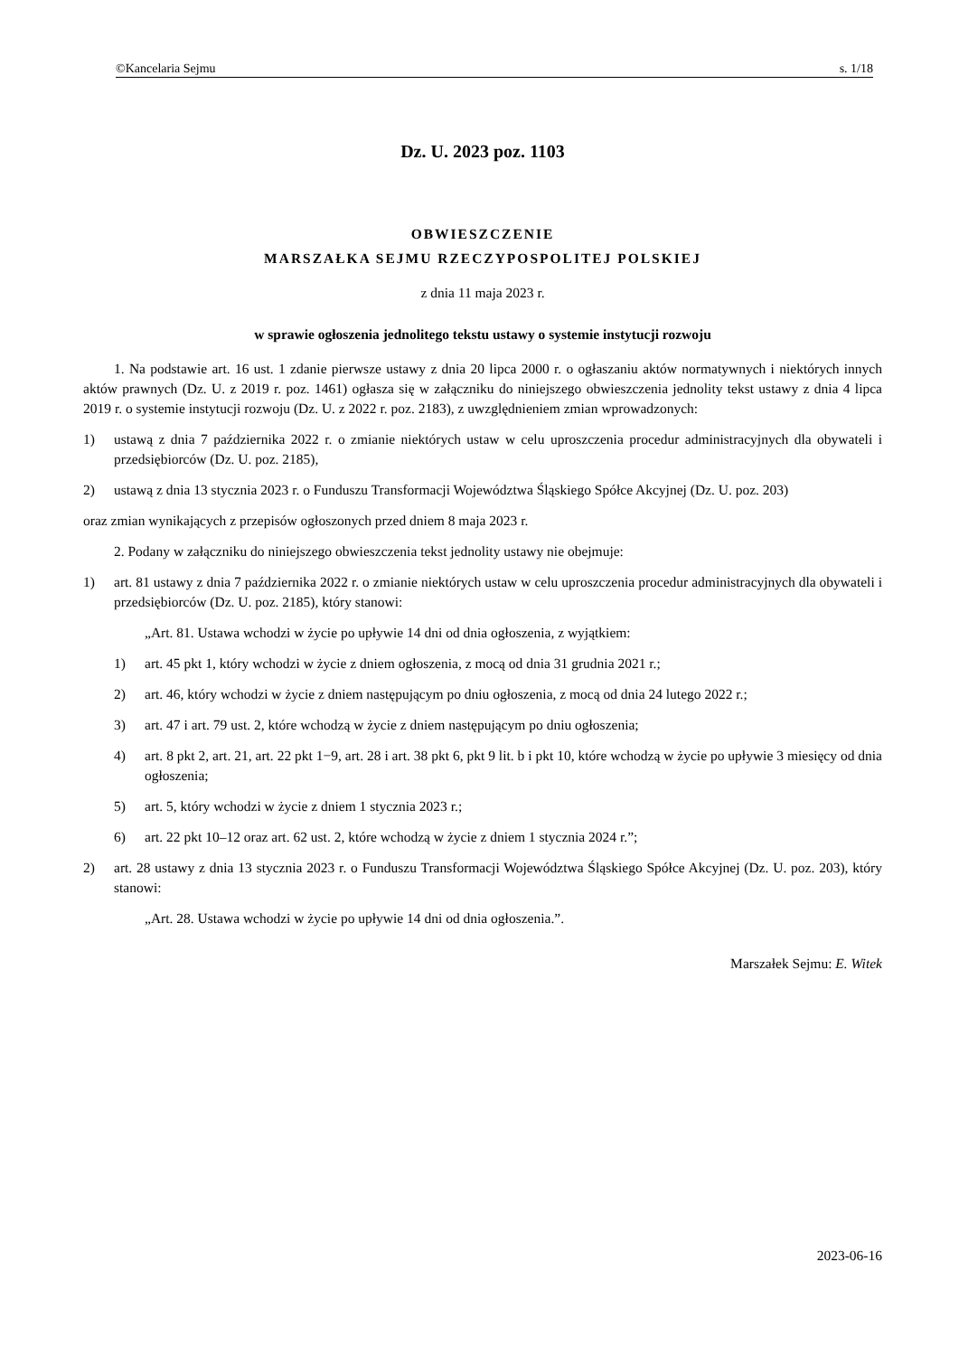©Kancelaria Sejmu s. 1/18
Dz. U. 2023 poz. 1103
OBWIESZCZENIE
MARSZAŁKA SEJMU RZECZYPOSPOLITEJ POLSKIEJ
z dnia 11 maja 2023 r.
w sprawie ogłoszenia jednolitego tekstu ustawy o systemie instytucji rozwoju
1. Na podstawie art. 16 ust. 1 zdanie pierwsze ustawy z dnia 20 lipca 2000 r. o ogłaszaniu aktów normatywnych i niektórych innych aktów prawnych (Dz. U. z 2019 r. poz. 1461) ogłasza się w załączniku do niniejszego obwieszczenia jednolity tekst ustawy z dnia 4 lipca 2019 r. o systemie instytucji rozwoju (Dz. U. z 2022 r. poz. 2183), z uwzględnieniem zmian wprowadzonych:
1) ustawą z dnia 7 października 2022 r. o zmianie niektórych ustaw w celu uproszczenia procedur administracyjnych dla obywateli i przedsiębiorców (Dz. U. poz. 2185),
2) ustawą z dnia 13 stycznia 2023 r. o Funduszu Transformacji Województwa Śląskiego Spółce Akcyjnej (Dz. U. poz. 203)
oraz zmian wynikających z przepisów ogłoszonych przed dniem 8 maja 2023 r.
2. Podany w załączniku do niniejszego obwieszczenia tekst jednolity ustawy nie obejmuje:
1) art. 81 ustawy z dnia 7 października 2022 r. o zmianie niektórych ustaw w celu uproszczenia procedur administracyjnych dla obywateli i przedsiębiorców (Dz. U. poz. 2185), który stanowi:
„Art. 81. Ustawa wchodzi w życie po upływie 14 dni od dnia ogłoszenia, z wyjątkiem:
1) art. 45 pkt 1, który wchodzi w życie z dniem ogłoszenia, z mocą od dnia 31 grudnia 2021 r.;
2) art. 46, który wchodzi w życie z dniem następującym po dniu ogłoszenia, z mocą od dnia 24 lutego 2022 r.;
3) art. 47 i art. 79 ust. 2, które wchodzą w życie z dniem następującym po dniu ogłoszenia;
4) art. 8 pkt 2, art. 21, art. 22 pkt 1−9, art. 28 i art. 38 pkt 6, pkt 9 lit. b i pkt 10, które wchodzą w życie po upływie 3 miesięcy od dnia ogłoszenia;
5) art. 5, który wchodzi w życie z dniem 1 stycznia 2023 r.;
6) art. 22 pkt 10–12 oraz art. 62 ust. 2, które wchodzą w życie z dniem 1 stycznia 2024 r.”;
2) art. 28 ustawy z dnia 13 stycznia 2023 r. o Funduszu Transformacji Województwa Śląskiego Spółce Akcyjnej (Dz. U. poz. 203), który stanowi:
„Art. 28. Ustawa wchodzi w życie po upływie 14 dni od dnia ogłoszenia.”.
Marszałek Sejmu: E. Witek
2023-06-16